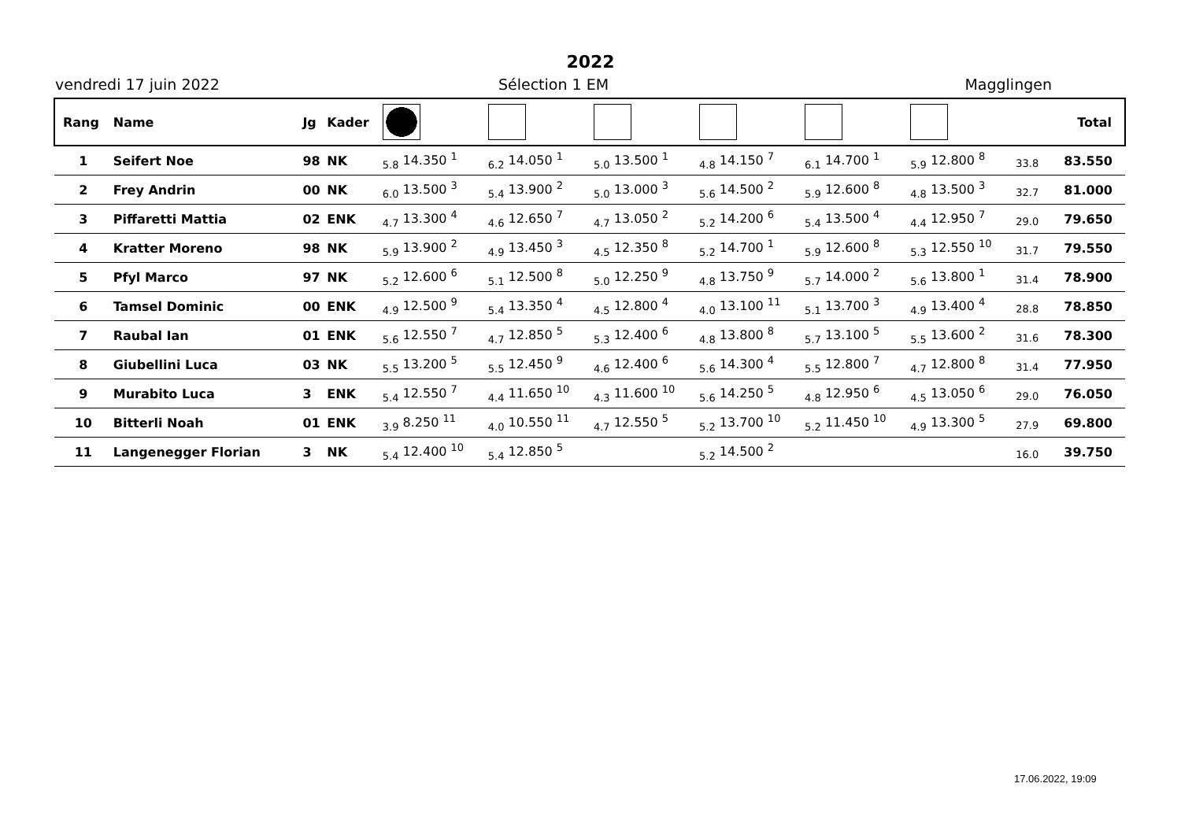2022
vendredi 17 juin 2022 Sélection 1 EM Magglingen
| Rang | Name | Jg | Kader | | | | | | | | Total |
| --- | --- | --- | --- | --- | --- | --- | --- | --- | --- | --- | --- |
| 1 | Seifert Noe | 98 | NK | <sub>5.8</sub> 14.350 <sup>1</sup> | <sub>6.2</sub> 14.050 <sup>1</sup> | <sub>5.0</sub> 13.500 <sup>1</sup> | <sub>4.8</sub> 14.150 <sup>7</sup> | <sub>6.1</sub> 14.700 <sup>1</sup> | <sub>5.9</sub> 12.800 <sup>8</sup> | <sub>33.8</sub> | 83.550 |
| 2 | Frey Andrin | 00 | NK | <sub>6.0</sub> 13.500 <sup>3</sup> | <sub>5.4</sub> 13.900 <sup>2</sup> | <sub>5.0</sub> 13.000 <sup>3</sup> | <sub>5.6</sub> 14.500 <sup>2</sup> | <sub>5.9</sub> 12.600 <sup>8</sup> | <sub>4.8</sub> 13.500 <sup>3</sup> | <sub>32.7</sub> | 81.000 |
| 3 | Piffaretti Mattia | 02 | ENK | <sub>4.7</sub> 13.300 <sup>4</sup> | <sub>4.6</sub> 12.650 <sup>7</sup> | <sub>4.7</sub> 13.050 <sup>2</sup> | <sub>5.2</sub> 14.200 <sup>6</sup> | <sub>5.4</sub> 13.500 <sup>4</sup> | <sub>4.4</sub> 12.950 <sup>7</sup> | <sub>29.0</sub> | 79.650 |
| 4 | Kratter Moreno | 98 | NK | <sub>5.9</sub> 13.900 <sup>2</sup> | <sub>4.9</sub> 13.450 <sup>3</sup> | <sub>4.5</sub> 12.350 <sup>8</sup> | <sub>5.2</sub> 14.700 <sup>1</sup> | <sub>5.9</sub> 12.600 <sup>8</sup> | <sub>5.3</sub> 12.550 <sup>10</sup> | <sub>31.7</sub> | 79.550 |
| 5 | Pfyl Marco | 97 | NK | <sub>5.2</sub> 12.600 <sup>6</sup> | <sub>5.1</sub> 12.500 <sup>8</sup> | <sub>5.0</sub> 12.250 <sup>9</sup> | <sub>4.8</sub> 13.750 <sup>9</sup> | <sub>5.7</sub> 14.000 <sup>2</sup> | <sub>5.6</sub> 13.800 <sup>1</sup> | <sub>31.4</sub> | 78.900 |
| 6 | Tamsel Dominic | 00 | ENK | <sub>4.9</sub> 12.500 <sup>9</sup> | <sub>5.4</sub> 13.350 <sup>4</sup> | <sub>4.5</sub> 12.800 <sup>4</sup> | <sub>4.0</sub> 13.100 <sup>11</sup> | <sub>5.1</sub> 13.700 <sup>3</sup> | <sub>4.9</sub> 13.400 <sup>4</sup> | <sub>28.8</sub> | 78.850 |
| 7 | Raubal Ian | 01 | ENK | <sub>5.6</sub> 12.550 <sup>7</sup> | <sub>4.7</sub> 12.850 <sup>5</sup> | <sub>5.3</sub> 12.400 <sup>6</sup> | <sub>4.8</sub> 13.800 <sup>8</sup> | <sub>5.7</sub> 13.100 <sup>5</sup> | <sub>5.5</sub> 13.600 <sup>2</sup> | <sub>31.6</sub> | 78.300 |
| 8 | Giubellini Luca | 03 | NK | <sub>5.5</sub> 13.200 <sup>5</sup> | <sub>5.5</sub> 12.450 <sup>9</sup> | <sub>4.6</sub> 12.400 <sup>6</sup> | <sub>5.6</sub> 14.300 <sup>4</sup> | <sub>5.5</sub> 12.800 <sup>7</sup> | <sub>4.7</sub> 12.800 <sup>8</sup> | <sub>31.4</sub> | 77.950 |
| 9 | Murabito Luca | 3 | ENK | <sub>5.4</sub> 12.550 <sup>7</sup> | <sub>4.4</sub> 11.650 <sup>10</sup> | <sub>4.3</sub> 11.600 <sup>10</sup> | <sub>5.6</sub> 14.250 <sup>5</sup> | <sub>4.8</sub> 12.950 <sup>6</sup> | <sub>4.5</sub> 13.050 <sup>6</sup> | <sub>29.0</sub> | 76.050 |
| 10 | Bitterli Noah | 01 | ENK | <sub>3.9</sub> 8.250 <sup>11</sup> | <sub>4.0</sub> 10.550 <sup>11</sup> | <sub>4.7</sub> 12.550 <sup>5</sup> | <sub>5.2</sub> 13.700 <sup>10</sup> | <sub>5.2</sub> 11.450 <sup>10</sup> | <sub>4.9</sub> 13.300 <sup>5</sup> | <sub>27.9</sub> | 69.800 |
| 11 | Langenegger Florian | 3 | NK | <sub>5.4</sub> 12.400 <sup>10</sup> | <sub>5.4</sub> 12.850 <sup>5</sup> | | <sub>5.2</sub> 14.500 <sup>2</sup> | | | <sub>16.0</sub> | 39.750 |
17.06.2022, 19:09